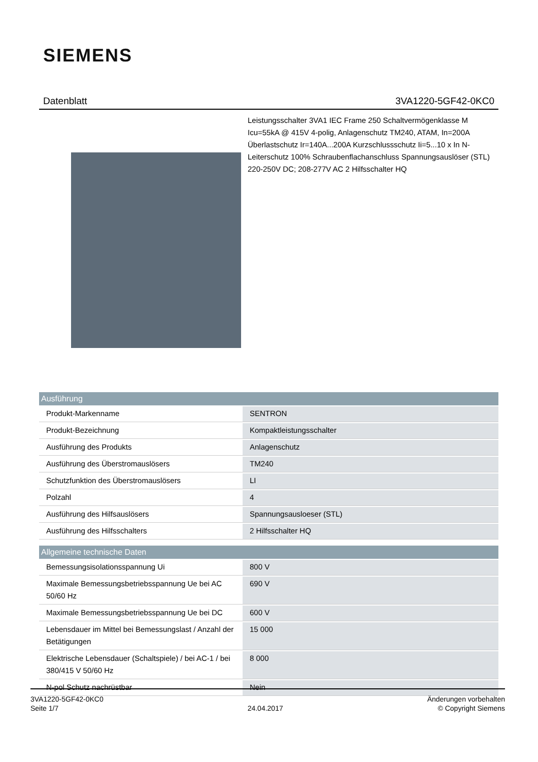SIEMENS
Datenblatt 3VA1220-5GF42-0KC0
Leistungsschalter 3VA1 IEC Frame 250 Schaltvermögenklasse M Icu=55kA @ 415V 4-polig, Anlagenschutz TM240, ATAM, In=200A Überlastschutz Ir=140A...200A Kurzschlussschutz Ii=5...10 x In N-Leiterschutz 100% Schraubenflachanschluss Spannungsauslöser (STL) 220-250V DC; 208-277V AC 2 Hilfsschalter HQ
| Ausführung | |
| --- | --- |
| Produkt-Markenname | SENTRON |
| Produkt-Bezeichnung | Kompaktleistungsschalter |
| Ausführung des Produkts | Anlagenschutz |
| Ausführung des Überstromauslösers | TM240 |
| Schutzfunktion des Überstromauslösers | LI |
| Polzahl | 4 |
| Ausführung des Hilfsauslösers | Spannungsausloeser (STL) |
| Ausführung des Hilfsschalters | 2 Hilfsschalter HQ |
| Allgemeine technische Daten | |
| --- | --- |
| Bemessungsisolationsspannung Ui | 800 V |
| Maximale Bemessungsbetriebsspannung Ue bei AC 50/60 Hz | 690 V |
| Maximale Bemessungsbetriebsspannung Ue bei DC | 600 V |
| Lebensdauer im Mittel bei Bemessungslast / Anzahl der Betätigungen | 15 000 |
| Elektrische Lebensdauer (Schaltspiele) / bei AC-1 / bei 380/415 V 50/60 Hz | 8 000 |
| N-pol Schutz nachrüstbar | Nein |
3VA1220-5GF42-0KC0
Seite 1/7
24.04.2017
Änderungen vorbehalten
© Copyright Siemens